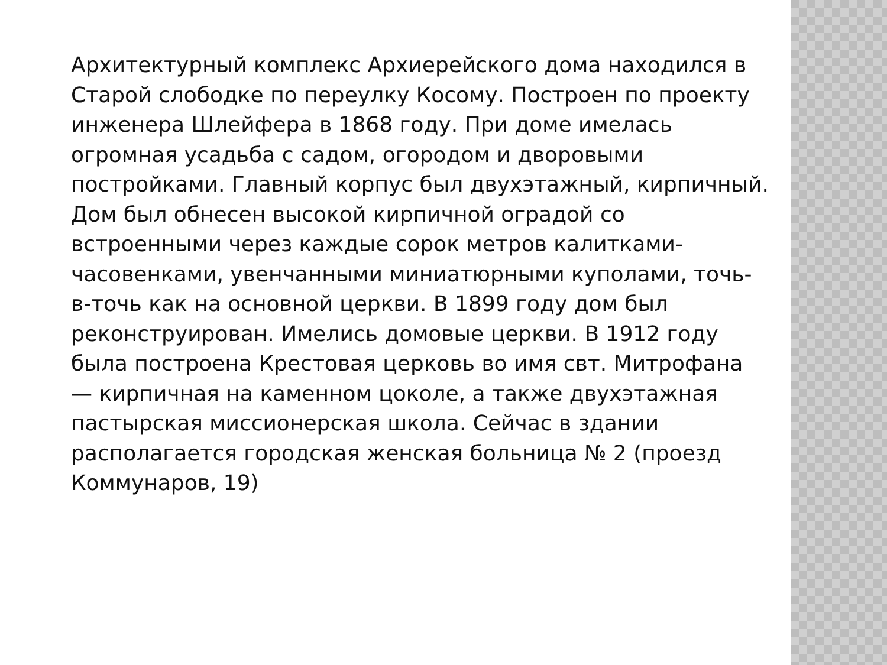Архитектурный комплекс Архиерейского дома находился в Старой слободке по переулку Косому. Построен по проекту инженера Шлейфера в 1868 году. При доме имелась огромная усадьба с садом, огородом и дворовыми постройками. Главный корпус был двухэтажный, кирпичный. Дом был обнесен высокой кирпичной оградой со встроенными через каждые сорок метров калитками-часовенками, увенчанными миниатюрными куполами, точь-в-точь как на основной церкви. В 1899 году дом был реконструирован. Имелись домовые церкви. В 1912 году была построена Крестовая церковь во имя свт. Митрофана — кирпичная на каменном цоколе, а также двухэтажная пастырская миссионерская школа. Сейчас в здании располагается городская женская больница № 2 (проезд Коммунаров, 19)